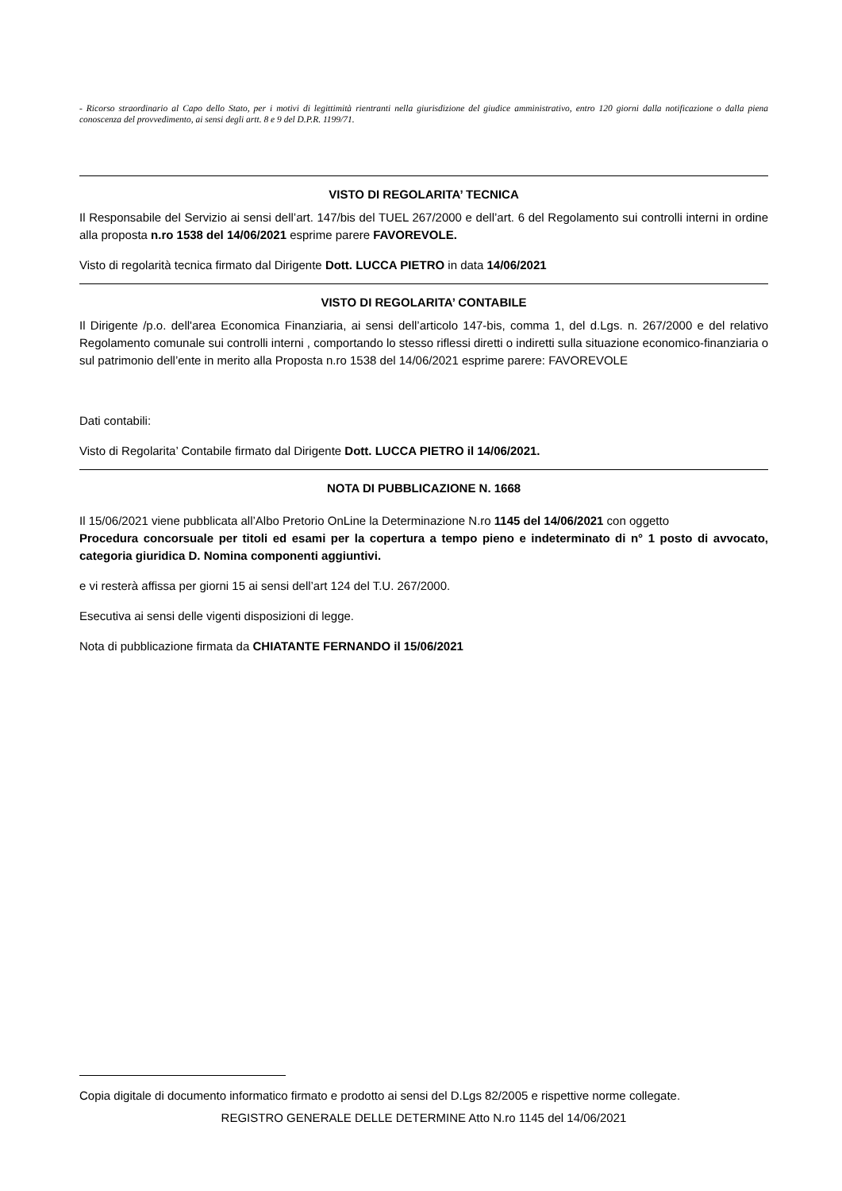- Ricorso straordinario al Capo dello Stato, per i motivi di legittimità rientranti nella giurisdizione del giudice amministrativo, entro 120 giorni dalla notificazione o dalla piena conoscenza del provvedimento, ai sensi degli artt. 8 e 9 del D.P.R. 1199/71.
VISTO DI REGOLARITA’ TECNICA
Il Responsabile del Servizio ai sensi dell’art. 147/bis del TUEL 267/2000 e dell’art. 6 del Regolamento sui controlli interni in ordine alla proposta n.ro 1538 del 14/06/2021 esprime parere FAVOREVOLE.
Visto di regolarità tecnica firmato dal Dirigente Dott. LUCCA PIETRO in data 14/06/2021
VISTO DI REGOLARITA’ CONTABILE
Il Dirigente /p.o. dell'area Economica Finanziaria, ai sensi dell’articolo 147-bis, comma 1, del d.Lgs. n. 267/2000 e del relativo Regolamento comunale sui controlli interni , comportando lo stesso riflessi diretti o indiretti sulla situazione economico-finanziaria o sul patrimonio dell’ente in merito alla Proposta n.ro 1538 del 14/06/2021 esprime parere: FAVOREVOLE
Dati contabili:
Visto di Regolarita’ Contabile firmato dal Dirigente Dott. LUCCA PIETRO il 14/06/2021.
NOTA DI PUBBLICAZIONE N. 1668
Il 15/06/2021 viene pubblicata all’Albo Pretorio OnLine la Determinazione N.ro 1145 del 14/06/2021 con oggetto
Procedura concorsuale per titoli ed esami per la copertura a tempo pieno e indeterminato di n° 1 posto di avvocato, categoria giuridica D. Nomina componenti aggiuntivi.
e vi resterà affissa per giorni 15 ai sensi dell’art 124 del T.U. 267/2000.
Esecutiva ai sensi delle vigenti disposizioni di legge.
Nota di pubblicazione firmata da CHIATANTE FERNANDO il 15/06/2021
Copia digitale di documento informatico firmato e prodotto ai sensi del D.Lgs 82/2005 e rispettive norme collegate.
REGISTRO GENERALE DELLE DETERMINE Atto N.ro 1145 del 14/06/2021